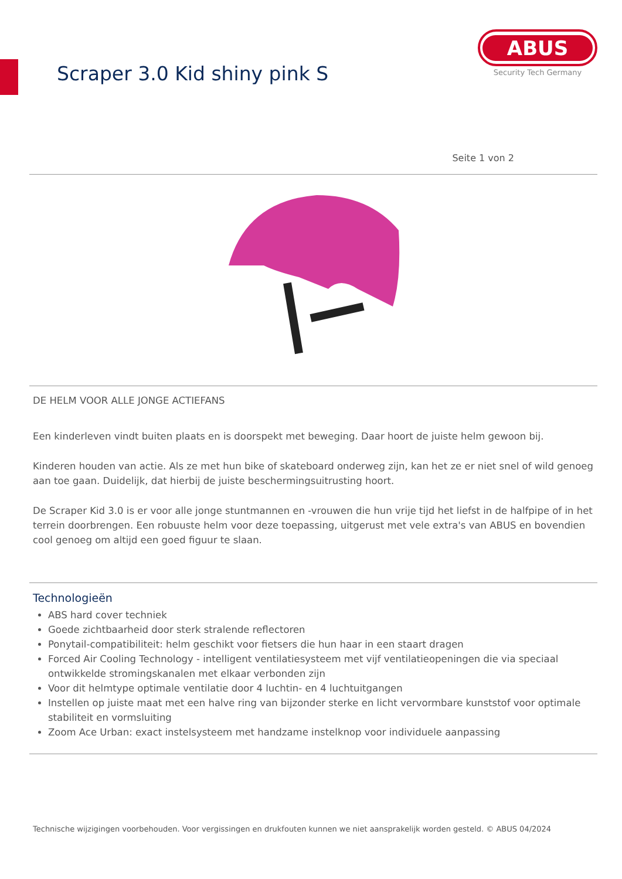Scraper 3.0 Kid shiny pink S
ABUS
Security Tech Germany
Seite 1 von 2
DE HELM VOOR ALLE JONGE ACTIEFANS
Een kinderleven vindt buiten plaats en is doorspekt met beweging. Daar hoort de juiste helm gewoon bij.
Kinderen houden van actie. Als ze met hun bike of skateboard onderweg zijn, kan het ze er niet snel of wild genoeg aan toe gaan. Duidelijk, dat hierbij de juiste beschermingsuitrusting hoort.
De Scraper Kid 3.0 is er voor alle jonge stuntmannen en -vrouwen die hun vrije tijd het liefst in de halfpipe of in het terrein doorbrengen. Een robuuste helm voor deze toepassing, uitgerust met vele extra's van ABUS en bovendien cool genoeg om altijd een goed figuur te slaan.
Technologieën
ABS hard cover techniek
Goede zichtbaarheid door sterk stralende reflectoren
Ponytail-compatibiliteit: helm geschikt voor fietsers die hun haar in een staart dragen
Forced Air Cooling Technology - intelligent ventilatiesysteem met vijf ventilatieopeningen die via speciaal ontwikkelde stromingskanalen met elkaar verbonden zijn
Voor dit helmtype optimale ventilatie door 4 luchtin- en 4 luchtuitgangen
Instellen op juiste maat met een halve ring van bijzonder sterke en licht vervormbare kunststof voor optimale stabiliteit en vormsluiting
Zoom Ace Urban: exact instelsysteem met handzame instelknop voor individuele aanpassing
Technische wijzigingen voorbehouden. Voor vergissingen en drukfouten kunnen we niet aansprakelijk worden gesteld. © ABUS 04/2024